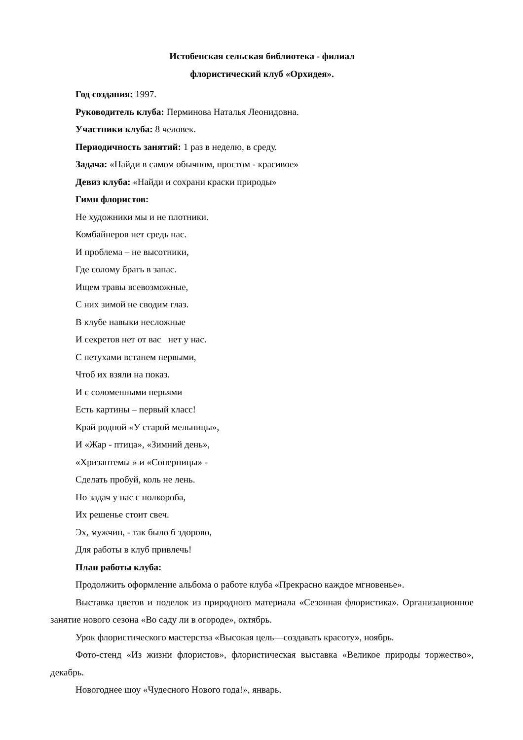Истобенская сельская библиотека - филиал
флористический клуб «Орхидея».
Год создания: 1997.
Руководитель клуба: Перминова Наталья Леонидовна.
Участники клуба: 8 человек.
Периодичность занятий: 1 раз в неделю, в среду.
Задача: «Найди в самом обычном, простом - красивое»
Девиз клуба: «Найди и сохрани краски природы»
Гимн флористов:
Не художники мы и не плотники.
Комбайнеров нет средь нас.
И проблема – не высотники,
Где солому брать в запас.
Ищем травы всевозможные,
С них зимой не сводим глаз.
В клубе навыки несложные
И секретов нет от вас нет у нас.
С петухами встанем первыми,
Чтоб их взяли на показ.
И с соломенными перьями
Есть картины – первый класс!
Край родной «У старой мельницы»,
И «Жар - птица», «Зимний день»,
«Хризантемы » и «Соперницы» -
Сделать пробуй, коль не лень.
Но задач у нас с полкороба,
Их решенье стоит свеч.
Эх, мужчин, - так было б здорово,
Для работы в клуб привлечь!
План работы клуба:
Продолжить оформление альбома о работе клуба «Прекрасно каждое мгновенье».
Выставка цветов и поделок из природного материала «Сезонная флористика». Организационное занятие нового сезона «Во саду ли в огороде», октябрь.
Урок флористического мастерства «Высокая цель—создавать красоту», ноябрь.
Фото-стенд «Из жизни флористов», флористическая выставка «Великое природы торжество», декабрь.
Новогоднее шоу «Чудесного Нового года!», январь.